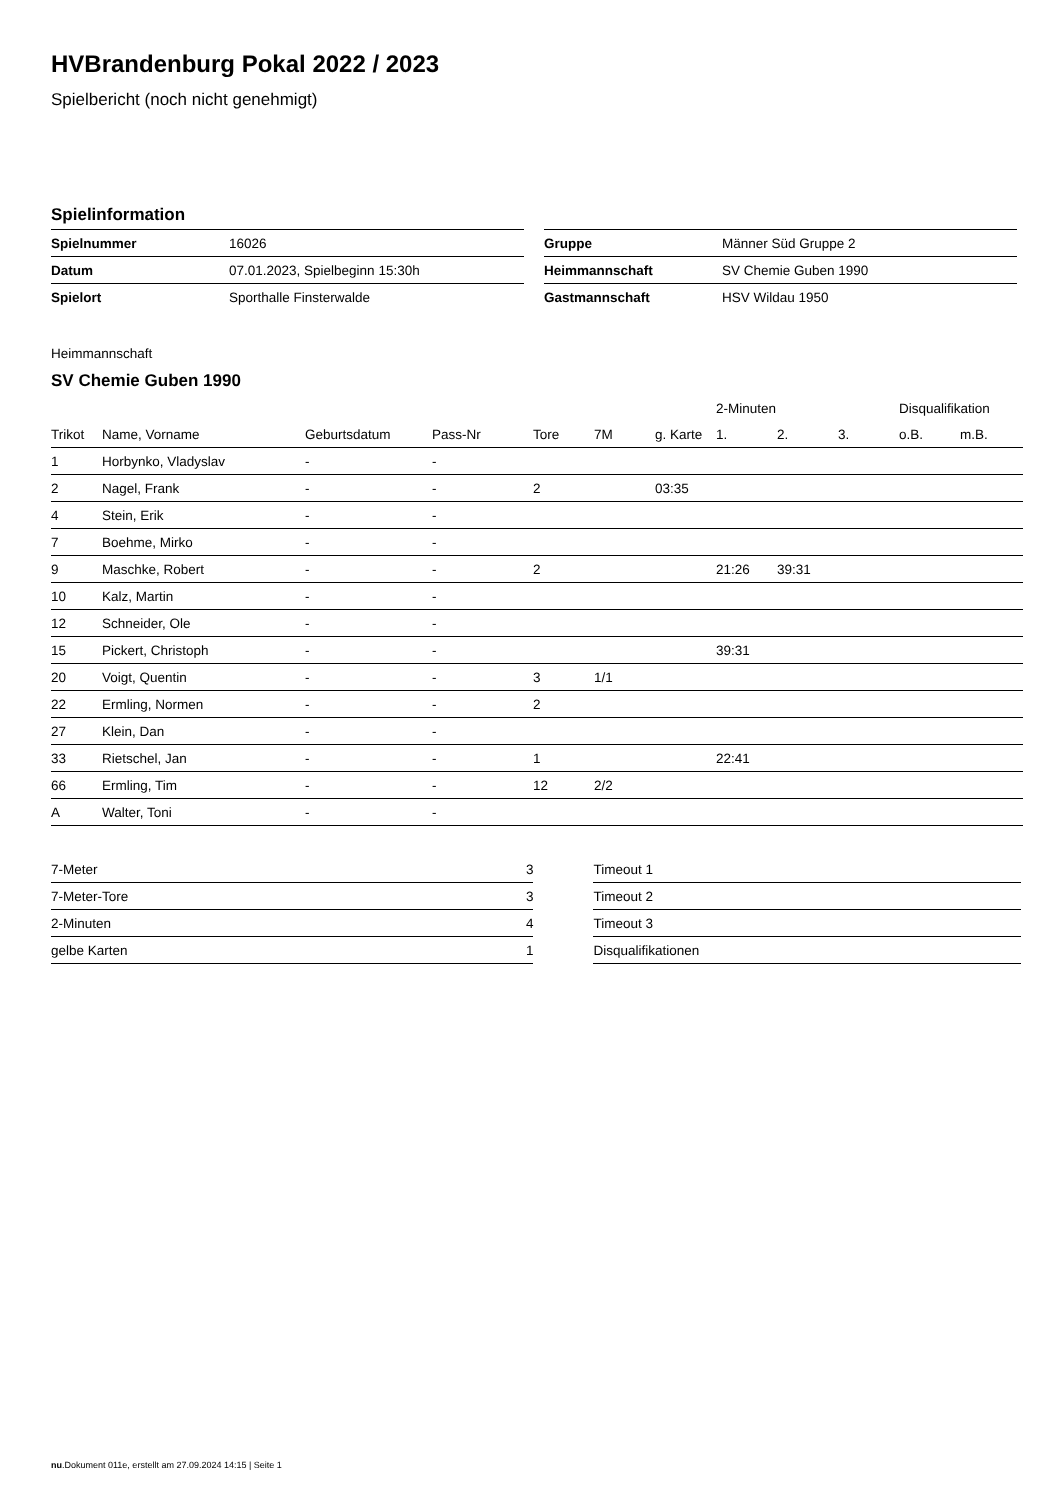HVBrandenburg Pokal 2022 / 2023
Spielbericht (noch nicht genehmigt)
Spielinformation
| Spielnummer | 16026 |
| Datum | 07.01.2023, Spielbeginn 15:30h |
| Spielort | Sporthalle Finsterwalde |
| Gruppe | Männer Süd Gruppe 2 |
| Heimmannschaft | SV Chemie Guben 1990 |
| Gastmannschaft | HSV Wildau 1950 |
Heimmannschaft
SV Chemie Guben 1990
| | | | | | | | 2-Minuten | | | Disqualifikation | |
| --- | --- | --- | --- | --- | --- | --- | --- | --- | --- | --- | --- |
| Trikot | Name, Vorname | Geburtsdatum | Pass-Nr | Tore | 7M | g. Karte | 1. | 2. | 3. | o.B. | m.B. |
| 1 | Horbynko, Vladyslav | - | - | | | | | | | | |
| 2 | Nagel, Frank | - | - | 2 | | 03:35 | | | | | |
| 4 | Stein, Erik | - | - | | | | | | | | |
| 7 | Boehme, Mirko | - | - | | | | | | | | |
| 9 | Maschke, Robert | - | - | 2 | | | 21:26 | 39:31 | | | |
| 10 | Kalz, Martin | - | - | | | | | | | | |
| 12 | Schneider, Ole | - | - | | | | | | | | |
| 15 | Pickert, Christoph | - | - | | | | 39:31 | | | | |
| 20 | Voigt, Quentin | - | - | 3 | 1/1 | | | | | | |
| 22 | Ermling, Normen | - | - | 2 | | | | | | | |
| 27 | Klein, Dan | - | - | | | | | | | | |
| 33 | Rietschel, Jan | - | - | 1 | | | 22:41 | | | | |
| 66 | Ermling, Tim | - | - | 12 | 2/2 | | | | | | |
| A | Walter, Toni | - | - | | | | | | | | |
| 7-Meter | 3 |
| 7-Meter-Tore | 3 |
| 2-Minuten | 4 |
| gelbe Karten | 1 |
| Timeout 1 |
| Timeout 2 |
| Timeout 3 |
| Disqualifikationen |
nu.Dokument 011e, erstellt am 27.09.2024 14:15 | Seite 1